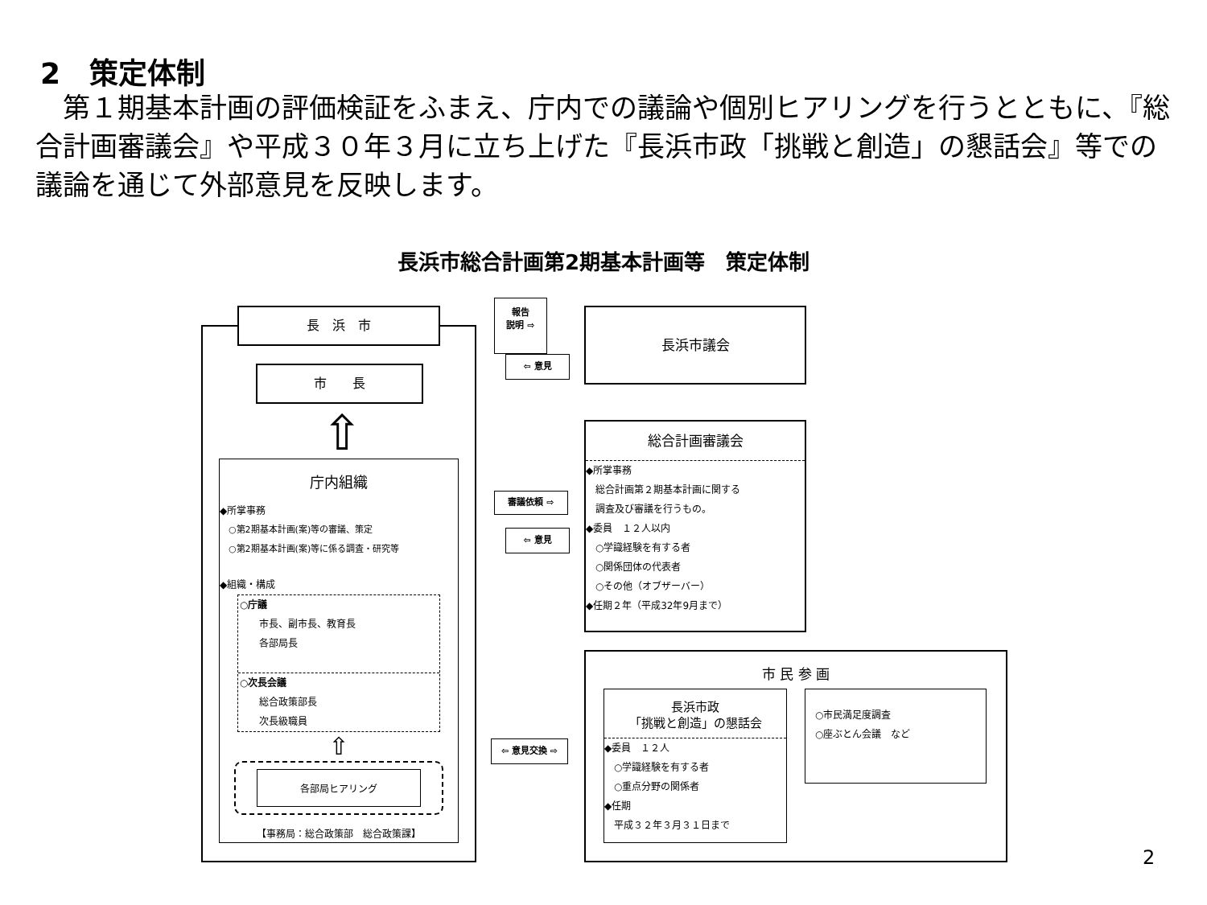2　策定体制
　第１期基本計画の評価検証をふまえ、庁内での議論や個別ヒアリングを行うとともに、『総合計画審議会』や平成３０年３月に立ち上げた『長浜市政「挑戦と創造」の懇話会』等での議論を通じて外部意見を反映します。
長浜市総合計画第2期基本計画等　策定体制
長　浜　市
市　　長
⇧
庁内組織
◆所掌事務
　○第2期基本計画(案)等の審議、策定
　○第2期基本計画(案)等に係る調査・研究等
◆組織・構成
○庁議
　　市長、副市長、教育長
　　各部局長
○次長会議
　　総合政策部長
　　次長級職員
⇧
各部局ヒアリング
【事務局：総合政策部　総合政策課】
報告
説明 ⇨
⇦ 意見
長浜市議会
審議依頼 ⇨
⇦ 意見
総合計画審議会
◆所掌事務
　総合計画第２期基本計画に関する
　調査及び審議を行うもの。
◆委員　１２人以内
　○学識経験を有する者
　○関係団体の代表者
　○その他（オブザーバー）
◆任期２年（平成32年9月まで）
⇦ 意見交換 ⇨
市 民 参 画
長浜市政
「挑戦と創造」の懇話会
◆委員　１２人
　○学識経験を有する者
　○重点分野の関係者
◆任期
　平成３２年３月３１日まで
　○市民満足度調査
　○座ぶとん会議　など
2